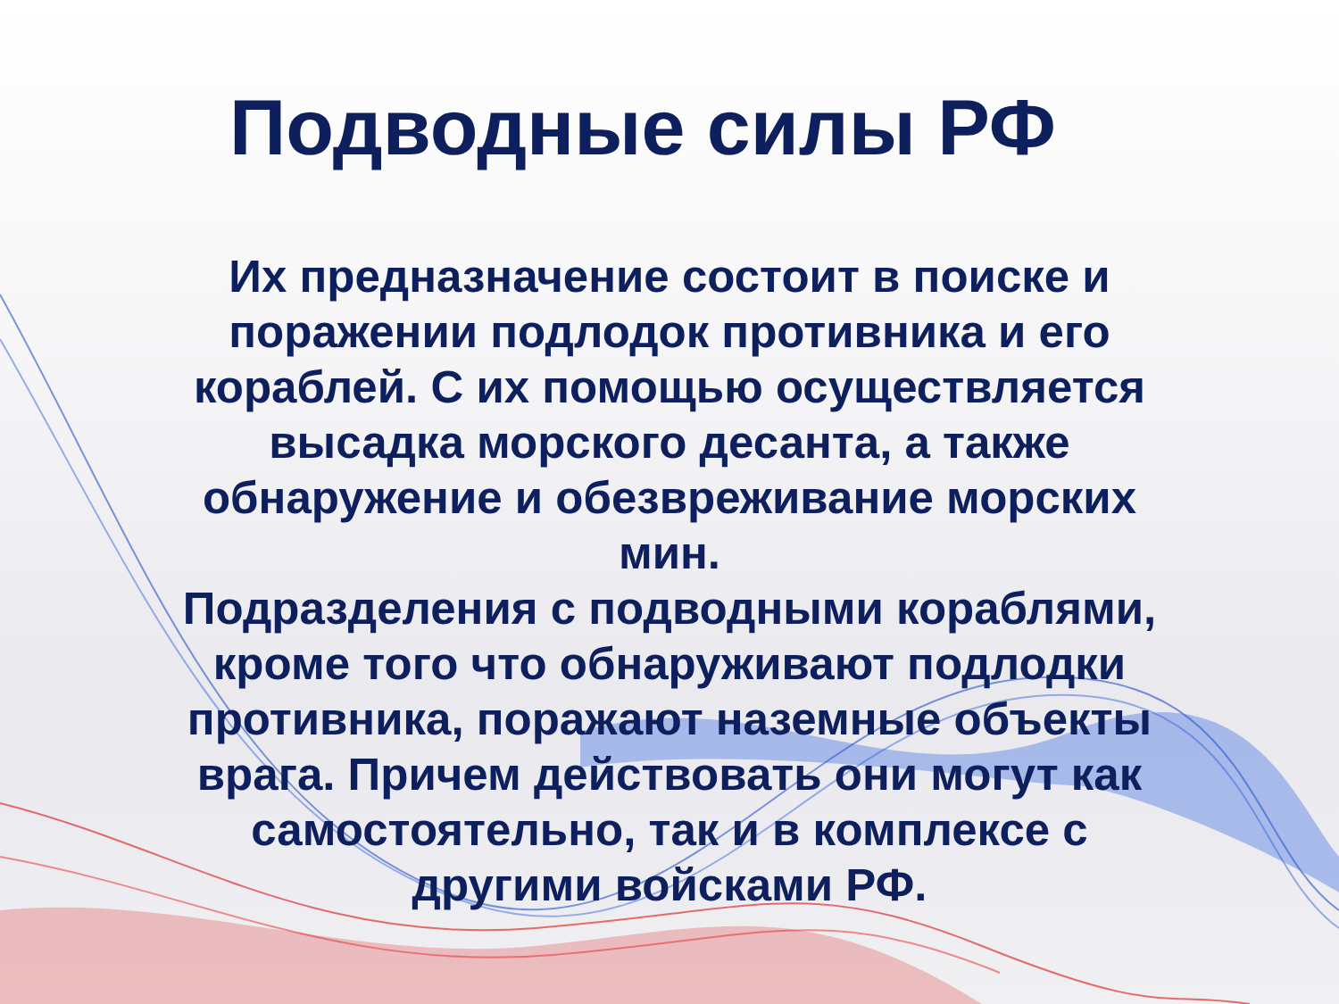Подводные силы РФ
Их предназначение состоит в поиске и
поражении подлодок противника и его
кораблей. С их помощью осуществляется
высадка морского десанта, а также
обнаружение и обезвреживание морских
мин.
Подразделения с подводными кораблями,
кроме того что обнаруживают подлодки
противника, поражают наземные объекты
врага. Причем действовать они могут как
самостоятельно, так и в комплексе с
другими войсками РФ.